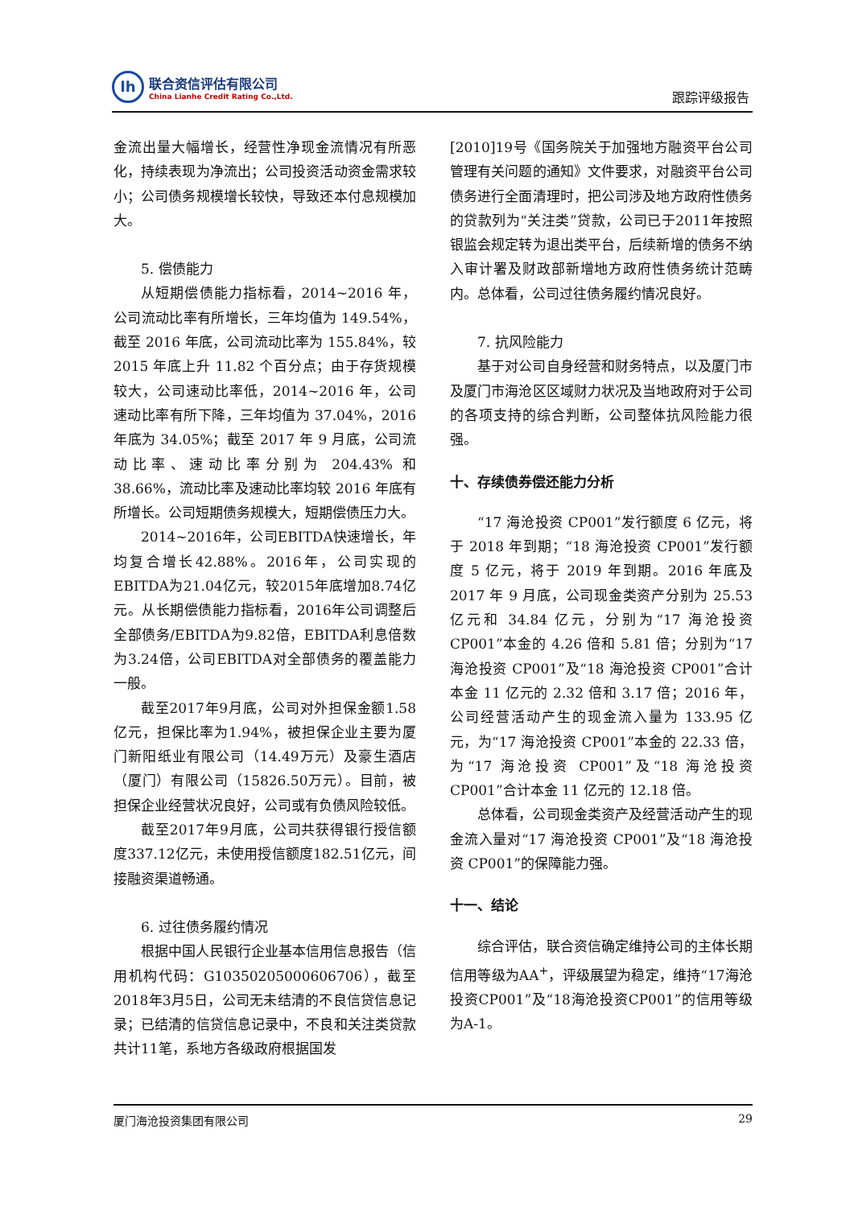lh
联合资信评估有限公司
China Lianhe Credit Rating Co.,Ltd.
跟踪评级报告
金流出量大幅增长，经营性净现金流情况有所恶化，持续表现为净流出；公司投资活动资金需求较小；公司债务规模增长较快，导致还本付息规模加大。
5. 偿债能力
从短期偿债能力指标看，2014~2016 年，公司流动比率有所增长，三年均值为 149.54%，截至 2016 年底，公司流动比率为 155.84%，较 2015 年底上升 11.82 个百分点；由于存货规模较大，公司速动比率低，2014~2016 年，公司速动比率有所下降，三年均值为 37.04%，2016 年底为 34.05%；截至 2017 年 9 月底，公司流动比率、速动比率分别为 204.43% 和 38.66%，流动比率及速动比率均较 2016 年底有所增长。公司短期债务规模大，短期偿债压力大。
2014~2016年，公司EBITDA快速增长，年均复合增长42.88%。2016年，公司实现的EBITDA为21.04亿元，较2015年底增加8.74亿元。从长期偿债能力指标看，2016年公司调整后全部债务/EBITDA为9.82倍，EBITDA利息倍数为3.24倍，公司EBITDA对全部债务的覆盖能力一般。
截至2017年9月底，公司对外担保金额1.58亿元，担保比率为1.94%，被担保企业主要为厦门新阳纸业有限公司（14.49万元）及豪生酒店（厦门）有限公司（15826.50万元）。目前，被担保企业经营状况良好，公司或有负债风险较低。
截至2017年9月底，公司共获得银行授信额度337.12亿元，未使用授信额度182.51亿元，间接融资渠道畅通。
6. 过往债务履约情况
根据中国人民银行企业基本信用信息报告（信用机构代码：G10350205000606706），截至2018年3月5日，公司无未结清的不良信贷信息记录；已结清的信贷信息记录中，不良和关注类贷款共计11笔，系地方各级政府根据国发
[2010]19号《国务院关于加强地方融资平台公司管理有关问题的通知》文件要求，对融资平台公司债务进行全面清理时，把公司涉及地方政府性债务的贷款列为“关注类”贷款，公司已于2011年按照银监会规定转为退出类平台，后续新增的债务不纳入审计署及财政部新增地方政府性债务统计范畴内。总体看，公司过往债务履约情况良好。
7. 抗风险能力
基于对公司自身经营和财务特点，以及厦门市及厦门市海沧区区域财力状况及当地政府对于公司的各项支持的综合判断，公司整体抗风险能力很强。
十、存续债券偿还能力分析
“17 海沧投资 CP001”发行额度 6 亿元，将于 2018 年到期；“18 海沧投资 CP001”发行额度 5 亿元，将于 2019 年到期。2016 年底及 2017 年 9 月底，公司现金类资产分别为 25.53 亿元和 34.84 亿元，分别为“17 海沧投资 CP001”本金的 4.26 倍和 5.81 倍；分别为“17 海沧投资 CP001”及“18 海沧投资 CP001”合计本金 11 亿元的 2.32 倍和 3.17 倍；2016 年，公司经营活动产生的现金流入量为 133.95 亿元，为“17 海沧投资 CP001”本金的 22.33 倍，为“17 海沧投资 CP001”及“18 海沧投资 CP001”合计本金 11 亿元的 12.18 倍。
总体看，公司现金类资产及经营活动产生的现金流入量对“17 海沧投资 CP001”及“18 海沧投资 CP001”的保障能力强。
十一、结论
综合评估，联合资信确定维持公司的主体长期信用等级为AA<sup>+</sup>，评级展望为稳定，维持“17海沧投资CP001”及“18海沧投资CP001”的信用等级为A-1。
厦门海沧投资集团有限公司 29